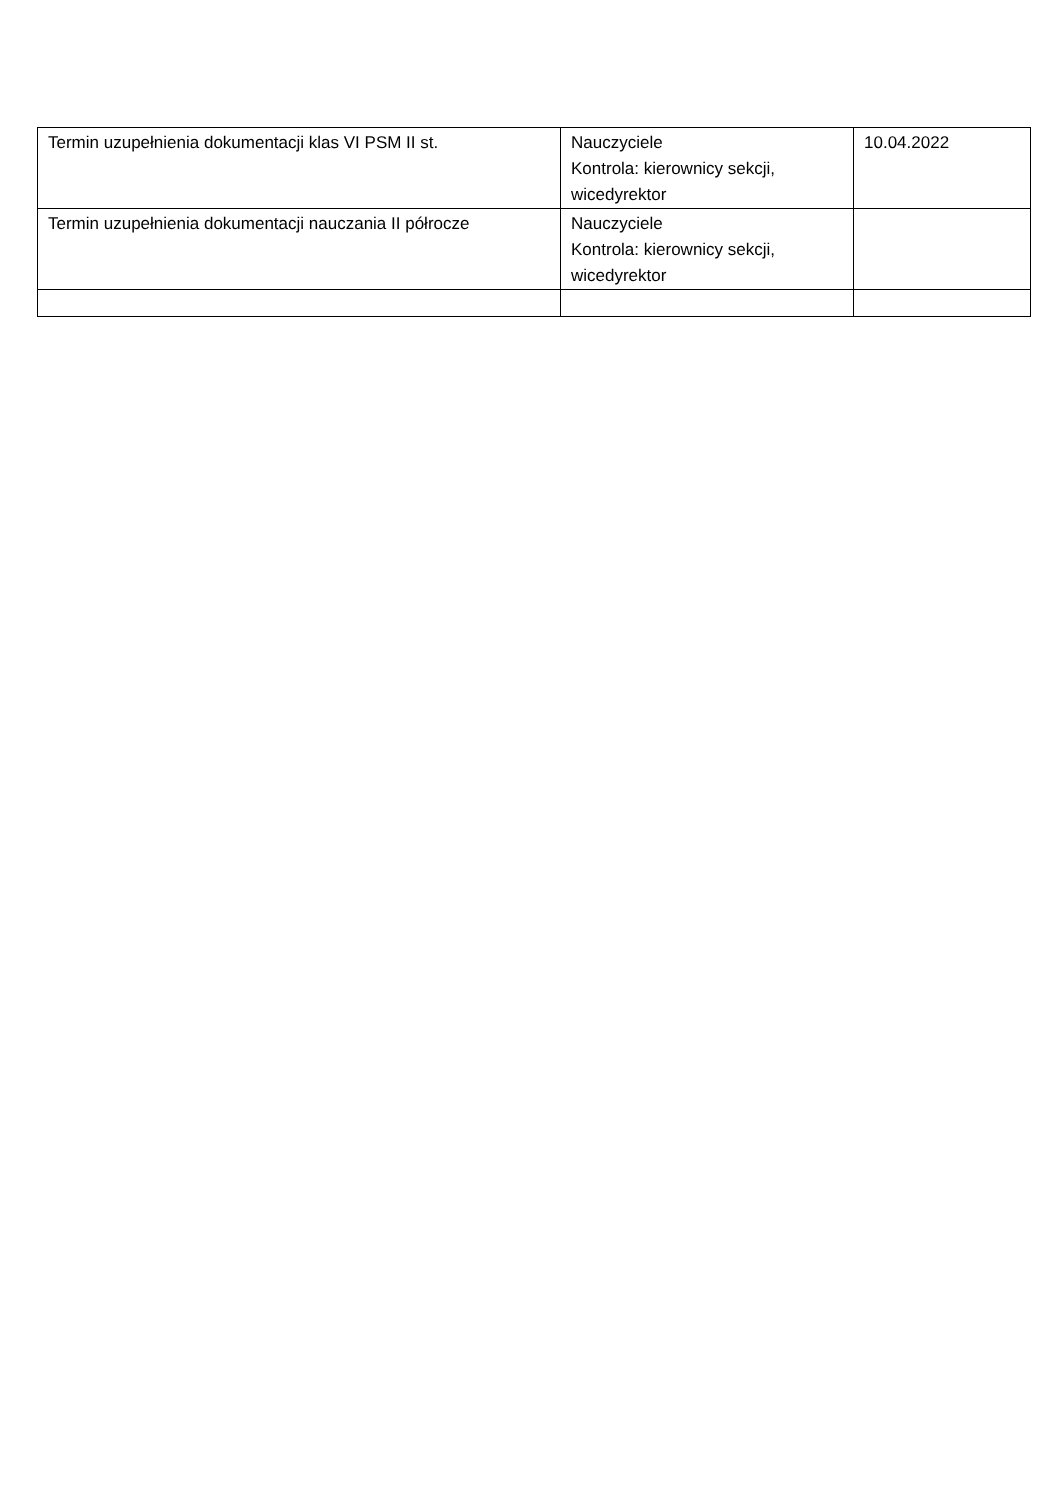| Termin uzupełnienia dokumentacji klas VI PSM II st. | Nauczyciele Kontrola: kierownicy sekcji, wicedyrektor | 10.04.2022 |
| Termin uzupełnienia dokumentacji nauczania II półrocze | Nauczyciele Kontrola: kierownicy sekcji, wicedyrektor | |